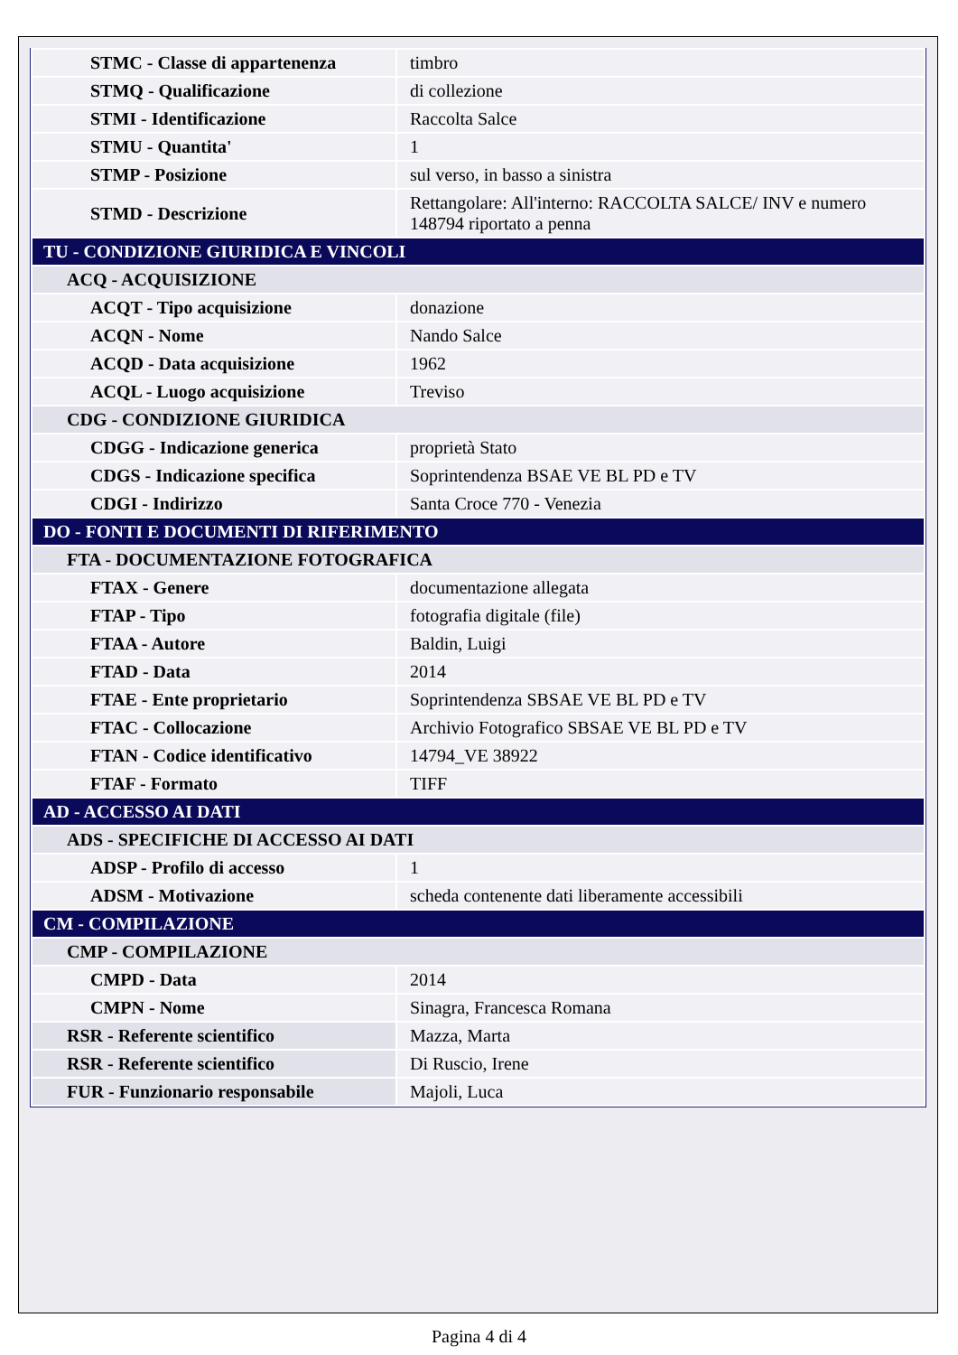| STMC - Classe di appartenenza | timbro |
| STMQ - Qualificazione | di collezione |
| STMI - Identificazione | Raccolta Salce |
| STMU - Quantita' | 1 |
| STMP - Posizione | sul verso, in basso a sinistra |
| STMD - Descrizione | Rettangolare: All'interno: RACCOLTA SALCE/ INV e numero 148794 riportato a penna |
| TU - CONDIZIONE GIURIDICA E VINCOLI | |
| ACQ - ACQUISIZIONE | |
| ACQT - Tipo acquisizione | donazione |
| ACQN - Nome | Nando Salce |
| ACQD - Data acquisizione | 1962 |
| ACQL - Luogo acquisizione | Treviso |
| CDG - CONDIZIONE GIURIDICA | |
| CDGG - Indicazione generica | proprietà Stato |
| CDGS - Indicazione specifica | Soprintendenza BSAE VE BL PD e TV |
| CDGI - Indirizzo | Santa Croce 770 - Venezia |
| DO - FONTI E DOCUMENTI DI RIFERIMENTO | |
| FTA - DOCUMENTAZIONE FOTOGRAFICA | |
| FTAX - Genere | documentazione allegata |
| FTAP - Tipo | fotografia digitale (file) |
| FTAA - Autore | Baldin, Luigi |
| FTAD - Data | 2014 |
| FTAE - Ente proprietario | Soprintendenza SBSAE VE BL PD e TV |
| FTAC - Collocazione | Archivio Fotografico SBSAE VE BL PD e TV |
| FTAN - Codice identificativo | 14794_VE 38922 |
| FTAF - Formato | TIFF |
| AD - ACCESSO AI DATI | |
| ADS - SPECIFICHE DI ACCESSO AI DATI | |
| ADSP - Profilo di accesso | 1 |
| ADSM - Motivazione | scheda contenente dati liberamente accessibili |
| CM - COMPILAZIONE | |
| CMP - COMPILAZIONE | |
| CMPD - Data | 2014 |
| CMPN - Nome | Sinagra, Francesca Romana |
| RSR - Referente scientifico | Mazza, Marta |
| RSR - Referente scientifico | Di Ruscio, Irene |
| FUR - Funzionario responsabile | Majoli, Luca |
Pagina 4 di 4